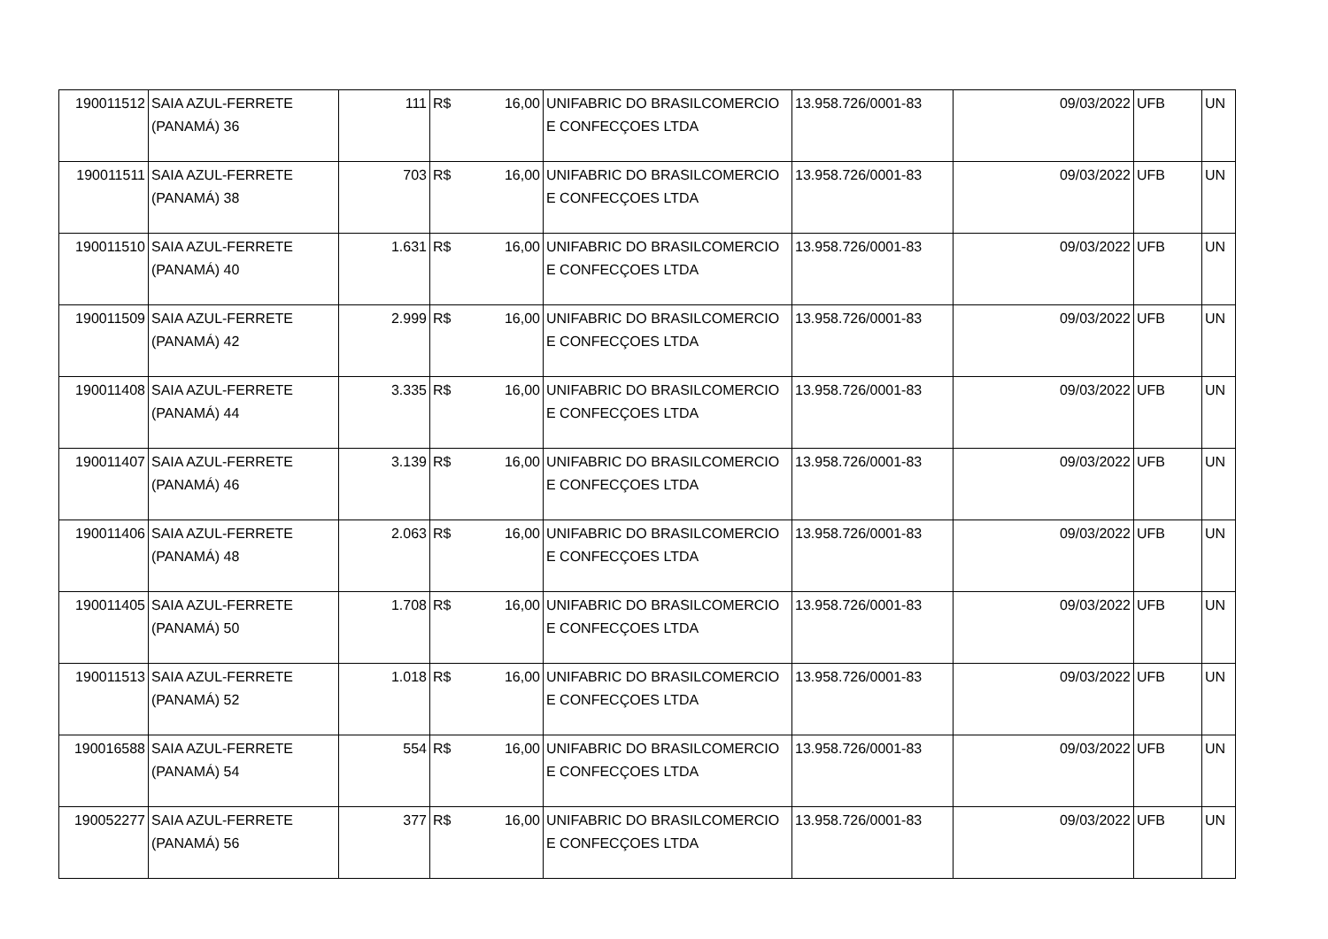| 190011512 | SAIA AZUL-FERRETE (PANAMÁ) 36 | 111 | R$ 16,00 | UNIFABRIC DO BRASILCOMERCIO E CONFECÇOES LTDA | 13.958.726/0001-83 | 09/03/2022 | UFB | UN |
| 190011511 | SAIA AZUL-FERRETE (PANAMÁ) 38 | 703 | R$ 16,00 | UNIFABRIC DO BRASILCOMERCIO E CONFECÇOES LTDA | 13.958.726/0001-83 | 09/03/2022 | UFB | UN |
| 190011510 | SAIA AZUL-FERRETE (PANAMÁ) 40 | 1.631 | R$ 16,00 | UNIFABRIC DO BRASILCOMERCIO E CONFECÇOES LTDA | 13.958.726/0001-83 | 09/03/2022 | UFB | UN |
| 190011509 | SAIA AZUL-FERRETE (PANAMÁ) 42 | 2.999 | R$ 16,00 | UNIFABRIC DO BRASILCOMERCIO E CONFECÇOES LTDA | 13.958.726/0001-83 | 09/03/2022 | UFB | UN |
| 190011408 | SAIA AZUL-FERRETE (PANAMÁ) 44 | 3.335 | R$ 16,00 | UNIFABRIC DO BRASILCOMERCIO E CONFECÇOES LTDA | 13.958.726/0001-83 | 09/03/2022 | UFB | UN |
| 190011407 | SAIA AZUL-FERRETE (PANAMÁ) 46 | 3.139 | R$ 16,00 | UNIFABRIC DO BRASILCOMERCIO E CONFECÇOES LTDA | 13.958.726/0001-83 | 09/03/2022 | UFB | UN |
| 190011406 | SAIA AZUL-FERRETE (PANAMÁ) 48 | 2.063 | R$ 16,00 | UNIFABRIC DO BRASILCOMERCIO E CONFECÇOES LTDA | 13.958.726/0001-83 | 09/03/2022 | UFB | UN |
| 190011405 | SAIA AZUL-FERRETE (PANAMÁ) 50 | 1.708 | R$ 16,00 | UNIFABRIC DO BRASILCOMERCIO E CONFECÇOES LTDA | 13.958.726/0001-83 | 09/03/2022 | UFB | UN |
| 190011513 | SAIA AZUL-FERRETE (PANAMÁ) 52 | 1.018 | R$ 16,00 | UNIFABRIC DO BRASILCOMERCIO E CONFECÇOES LTDA | 13.958.726/0001-83 | 09/03/2022 | UFB | UN |
| 190016588 | SAIA AZUL-FERRETE (PANAMÁ) 54 | 554 | R$ 16,00 | UNIFABRIC DO BRASILCOMERCIO E CONFECÇOES LTDA | 13.958.726/0001-83 | 09/03/2022 | UFB | UN |
| 190052277 | SAIA AZUL-FERRETE (PANAMÁ) 56 | 377 | R$ 16,00 | UNIFABRIC DO BRASILCOMERCIO E CONFECÇOES LTDA | 13.958.726/0001-83 | 09/03/2022 | UFB | UN |